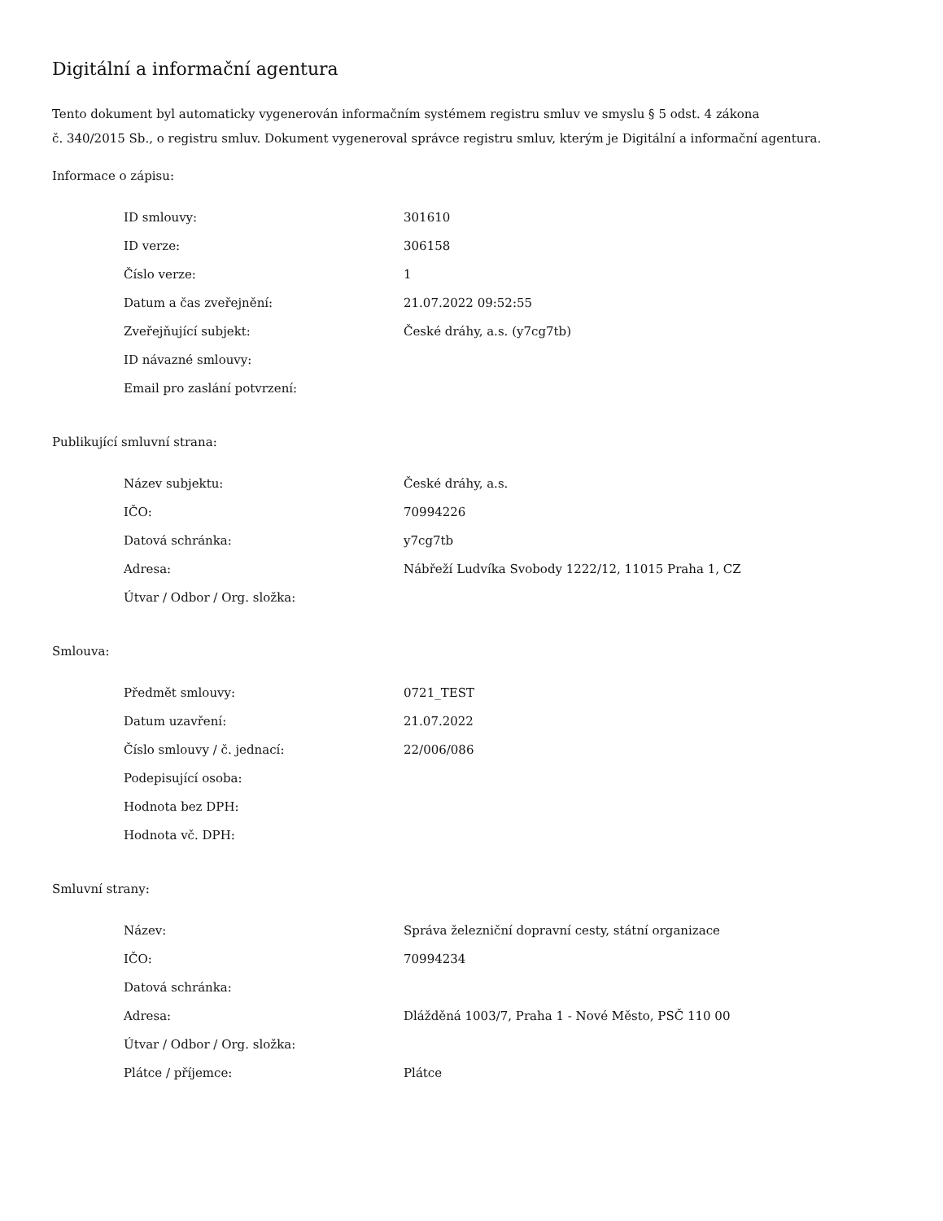Digitální a informační agentura
Tento dokument byl automaticky vygenerován informačním systémem registru smluv ve smyslu § 5 odst. 4 zákona
č. 340/2015 Sb., o registru smluv. Dokument vygeneroval správce registru smluv, kterým je Digitální a informační agentura.
Informace o zápisu:
| ID smlouvy: | 301610 |
| ID verze: | 306158 |
| Číslo verze: | 1 |
| Datum a čas zveřejnění: | 21.07.2022 09:52:55 |
| Zveřejňující subjekt: | České dráhy, a.s. (y7cg7tb) |
| ID návazné smlouvy: | |
| Email pro zaslání potvrzení: | |
Publikující smluvní strana:
| Název subjektu: | České dráhy, a.s. |
| IČO: | 70994226 |
| Datová schránka: | y7cg7tb |
| Adresa: | Nábřeží Ludvíka Svobody 1222/12, 11015 Praha 1, CZ |
| Útvar / Odbor / Org. složka: | |
Smlouva:
| Předmět smlouvy: | 0721_TEST |
| Datum uzavření: | 21.07.2022 |
| Číslo smlouvy / č. jednací: | 22/006/086 |
| Podepisující osoba: | |
| Hodnota bez DPH: | |
| Hodnota vč. DPH: | |
Smluvní strany:
| Název: | Správa železniční dopravní cesty, státní organizace |
| IČO: | 70994234 |
| Datová schránka: | |
| Adresa: | Dlážděná 1003/7, Praha 1 - Nové Město, PSČ 110 00 |
| Útvar / Odbor / Org. složka: | |
| Plátce / příjemce: | Plátce |